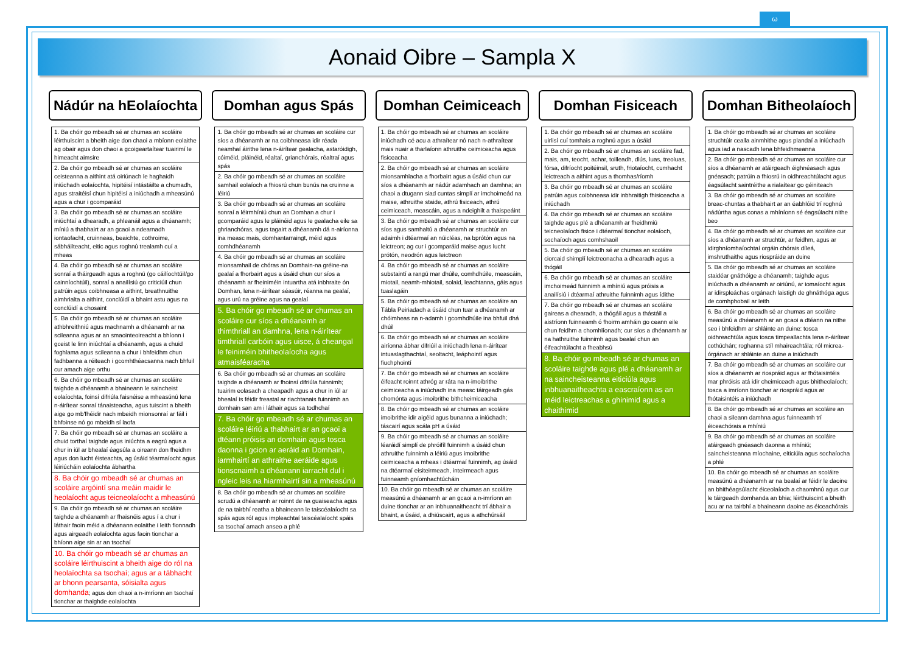ω
Aonaid Oibre – Sampla X
Nádúr na hEolaíochta
1. Ba chóir go mbeadh sé ar chumas an scoláire léirthuiscint a bheith aige don chaoi a mbíonn eolaithe ag obair agus don chaoi a gcoigeartaítear tuairimí le himeacht aimsire
2. Ba chóir go mbeadh sé ar chumas an scoláire ceisteanna a aithint atá oiriúnach le haghaidh iniúchadh eolaíochta, hipitéisí intástáilte a chumadh, agus straitéisí chun hipitéisí a iniúchadh a mheasúnú agus a chur i gcomparáid
3. Ba chóir go mbeadh sé ar chumas an scoláire iniúchtaí a dhearadh, a phleanáil agus a dhéanamh; míniú a thabhairt ar an gcaoi a ndearnadh iontaofacht, cruinneas, beaichte, cothroime, sábháilteacht, eitic agus roghnú trealamh cuí a mheas
4. Ba chóir go mbeadh sé ar chumas an scoláire sonraí a tháirgeadh agus a roghnú (go cáilíochtúil/go cainníochtúil), sonraí a anailísiú go criticiúil chun patrúin agus coibhneasa a aithint, breathnuithe aimhrialta a aithint, conclúidí a bhaint astu agus na conclúidí a chosaint
5. Ba chóir go mbeadh sé ar chumas an scoláire athbhreithniú agus machnamh a dhéanamh ar na scileanna agus ar an smaointeoireacht a bhíonn i gceist le linn iniúchtaí a dhéanamh, agus a chuid foghlama agus scileanna a chur i bhfeidhm chun fadhbanna a réiteach i gcomhthéacsanna nach bhfuil cur amach aige orthu
6. Ba chóir go mbeadh sé ar chumas an scoláire taighde a dhéanamh a bhaineann le saincheist eolaíochta, foinsí difriúla faisnéise a mheasúnú lena n-áirítear sonraí tánaisteacha, agus tuiscint a bheith aige go mb'fhéidir nach mbeidh mionsonraí ar fáil i bhfoinse nó go mbeidh sí laofa
7. Ba chóir go mbeadh sé ar chumas an scoláire a chuid torthaí taighde agus iniúchta a eagrú agus a chur in iúl ar bhealaí éagsúla a oireann don fheidhm agus don lucht éisteachta, ag úsáid téarmaíocht agus léiriúcháin eolaíochta ábhartha
8. Ba chóir go mbeadh sé ar chumas an scoláire argóintí sna meáin maidir le heolaíocht agus teicneolaíocht a mheasúnú
9. Ba chóir go mbeadh sé ar chumas an scoláire taighde a dhéanamh ar fhaisnéis agus í a chur i láthair faoin méid a dhéanann eolaithe i leith fionnadh agus airgeadh eolaíochta agus faoin tionchar a bhíonn aige sin ar an tsochaí
10. Ba chóir go mbeadh sé ar chumas an scoláire léirthuiscint a bheith aige do ról na heolaíochta sa tsochaí; agus ar a tábhacht ar bhonn pearsanta, sóisialta agus domhanda; agus don chaoi a n-imríonn an tsochaí tionchar ar thaighde eolaíochta
Domhan agus Spás
1. Ba chóir go mbeadh sé ar chumas an scoláire cur síos a dhéanamh ar na coibhneasa idir réada neamhaí áirithe lena n-áirítear gealacha, astaróidigh, cóiméid, pláinéid, réaltaí, grianchórais, réaltraí agus spás
2. Ba chóir go mbeadh sé ar chumas an scoláire samhail eolaíoch a fhiosrú chun bunús na cruinne a léiriú
3. Ba chóir go mbeadh sé ar chumas an scoláire sonraí a léirmhíniú chun an Domhan a chur i gcomparáid agus le pláinéid agus le gealacha eile sa ghrianchóras, agus tagairt a dhéanamh dá n-airíonna ina measc mais, domhantarraingt, méid agus comhdhéanamh
4. Ba chóir go mbeadh sé ar chumas an scoláire mionsamhail de chóras an Domhain-na gréine-na gealaí a fhorbairt agus a úsáid chun cur síos a dhéanamh ar fheiniméin intuartha atá inbhraite ón Domhan, lena n-áirítear séasúir, réanna na gealaí, agus urú na gréine agus na gealaí
5. Ba chóir go mbeadh sé ar chumas an scoláire cur síos a dhéanamh ar thimthriall an damhna, lena n-áirítear timthriall carbóin agus uisce, á cheangal le feiniméin bhitheolaíocha agus atmaisféaracha
6. Ba chóir go mbeadh sé ar chumas an scoláire taighde a dhéanamh ar fhoinsí difriúla fuinnimh; tuairim eolasach a cheapadh agus a chur in iúl ar bhealaí is féidir freastal ar riachtanais fuinnimh an domhain san am i láthair agus sa todhchaí
7. Ba chóir go mbeadh sé ar chumas an scoláire léiriú a thabhairt ar an gcaoi a dtéann próisis an domhain agus tosca daonna i gcion ar aeráid an Domhain, iarmhairtí an athraithe aeráide agus tionscnaimh a dhéanann iarracht dul i ngleic leis na hiarmhairtí sin a mheasúnú
8. Ba chóir go mbeadh sé ar chumas an scoláire scrudú a dhéanamh ar roinnt de na guaiseacha agus de na tairbhí reatha a bhaineann le taiscéalaíocht sa spás agus ról agus impleachtaí taiscéalaíocht spáis sa tsochaí amach anseo a phlé
Domhan Ceimiceach
1. Ba chóir go mbeadh sé ar chumas an scoláire iniúchadh cé acu a athraítear nó nach n-athraítear mais nuair a tharlaíonn athruithe ceimiceacha agus fisiceacha
2. Ba chóir go mbeadh sé ar chumas an scoláire mionsamhlacha a fhorbairt agus a úsáid chun cur síos a dhéanamh ar nádúr adamhach an damhna; an chaoi a dtugann siad cuntas simplí ar imchoimeád na maise, athruithe staide, athrú fisiceach, athrú ceimiceach, meascáin, agus a ndeighilt a thaispeáint
3. Ba chóir go mbeadh sé ar chumas an scoláire cur síos agus samhaltú a dhéanamh ar struchtúr an adaimh i dtéarmaí an núicléas, na bprótón agus na leictreon; ag cur i gcomparáid maise agus lucht prótón, neodrón agus leictreon
4. Ba chóir go mbeadh sé ar chumas an scoláire substaintí a rangú mar dhúile, comhdhúile, meascáin, miotail, neamh-mhiotail, solaid, leachtanna, gáis agus tuaslagáin
5. Ba chóir go mbeadh sé ar chumas an scoláire an Tábla Peiriadach a úsáid chun tuar a dhéanamh ar chóimheas na n-adamh i gcomhdhúile ina bhfuil dhá dhúil
6. Ba chóir go mbeadh sé ar chumas an scoláire airíonna ábhar difriúil a iniúchadh lena n-áirítear intuaslagthachtaí, seoltacht, leáphointí agus fiuchphointí
7. Ba chóir go mbeadh sé ar chumas an scoláire éifeacht roinnt athróg ar ráta na n-imoibrithe ceimiceacha a iniúchadh ina measc táirgeadh gás chomónta agus imoibrithe bithcheimiceacha
8. Ba chóir go mbeadh sé ar chumas an scoláire imoibrithe idir aigéid agus bunanna a iniúchadh; táscairí agus scála pH a úsáid
9. Ba chóir go mbeadh sé ar chumas an scoláire léaráidí simplí de phróifíl fuinnimh a úsáid chun athruithe fuinnimh a léiriú agus imoibrithe ceimiceacha a mheas i dtéarmaí fuinnimh, ag úsáid na dtéarmaí eisiteirmeach, inteirmeach agus fuinneamh gníomhachtúcháin
10. Ba chóir go mbeadh sé ar chumas an scoláire measúnú a dhéanamh ar an gcaoi a n-imríonn an duine tionchar ar an inbhuanaitheacht trí ábhair a bhaint, a úsáid, a dhiúscairt, agus a athchúrsáil
Domhan Fisiceach
1. Ba chóir go mbeadh sé ar chumas an scoláire uirlisí cuí tomhais a roghnú agus a úsáid
2. Ba chóir go mbeadh sé ar chumas an scoláire fad, mais, am, teocht, achar, toilleadh, dlús, luas, treoluas, fórsa, difríocht poitéinsil, sruth, friotaíocht, cumhacht leictreach a aithint agus a thomhas/ríomh
3. Ba chóir go mbeadh sé ar chumas an scoláire patrúin agus coibhneasa idir inbhraitigh fhisiceacha a iniúchadh
4. Ba chóir go mbeadh sé ar chumas an scoláire taighde agus plé a dhéanamh ar fheidhmiú teicneolaíoch fisice i dtéarmaí tionchar eolaíoch, sochaíoch agus comhshaoil
5. Ba chóir go mbeadh sé ar chumas an scoláire ciorcaid shimplí leictreonacha a dhearadh agus a thógáil
6. Ba chóir go mbeadh sé ar chumas an scoláire imchoimeád fuinnimh a mhíniú agus próisis a anailísiú i dtéarmaí athruithe fuinnimh agus ídithe
7. Ba chóir go mbeadh sé ar chumas an scoláire gaireas a dhearadh, a thógáil agus a thástáil a aistríonn fuinneamh ó fhoirm amháin go ceann eile chun feidhm a chomhlíonadh; cur síos a dhéanamh ar na hathruithe fuinnimh agus bealaí chun an éifeachtúlacht a fheabhsú
8. Ba chóir go mbeadh sé ar chumas an scoláire taighde agus plé a dhéanamh ar na saincheisteanna eiticiúla agus inbhuanaitheachta a eascraíonn as an méid leictreachas a ghinimid agus a chaithimid
Domhan Bitheolaíoch
1. Ba chóir go mbeadh sé ar chumas an scoláire struchtúir cealla ainmhithe agus plandaí a iniúchadh agus iad a nascadh lena bhfeidhmeanna
2. Ba chóir go mbeadh sé ar chumas an scoláire cur síos a dhéanamh ar atáirgeadh éighnéasach agus gnéasach; patrúin a fhiosrú in oidhreachtúlacht agus éagsúlacht saintréithe a rialaítear go géiniteach
3. Ba chóir go mbeadh sé ar chumas an scoláire breac-chuntas a thabhairt ar an éabhlóid trí roghnú nádúrtha agus conas a mhíníonn sé éagsúlacht nithe beo
4. Ba chóir go mbeadh sé ar chumas an scoláire cur síos a dhéanamh ar struchtúr, ar feidhm, agus ar idirghníomhaíochtaí orgáin chórais díleá, imshruthaithe agus riospráide an duine
5. Ba chóir go mbeadh sé ar chumas an scoláire staidéar gnáthóige a dhéanamh; taighde agus iniúchadh a dhéanamh ar oiriúnú, ar iomaíocht agus ar idirspleáchas orgánach laistigh de ghnáthóga agus de comhphobail ar leith
6. Ba chóir go mbeadh sé ar chumas an scoláire measúnú a dhéanamh ar an gcaoi a dtéann na nithe seo i bhfeidhm ar shláinte an duine: tosca oidhreachtúla agus tosca timpeallachta lena n-áirítear cothúchán; roghanna stíl mhaireachtála; ról micrea-órgánach ar shláinte an duine a iniúchadh
7. Ba chóir go mbeadh sé ar chumas an scoláire cur síos a dhéanamh ar riospráid agus ar fhótaisintéis mar phróisis atá idir cheimiceach agus bhitheolaíoch; tosca a imríonn tionchar ar riospráid agus ar fhótaisintéis a iniúchadh
8. Ba chóir go mbeadh sé ar chumas an scoláire an chaoi a sileann damhna agus fuinneamh trí éiceachórais a mhíniú
9. Ba chóir go mbeadh sé ar chumas an scoláire atáirgeadh gnéasach daonna a mhíniú; saincheisteanna míochaine, eiticiúla agus sochaíocha a phlé
10. Ba chóir go mbeadh sé ar chumas an scoláire measúnú a dhéanamh ar na bealaí ar féidir le daoine an bhithéagsúlacht éiceolaíoch a chaomhnú agus cur le táirgeadh domhanda an bhia; léirthuiscint a bheith acu ar na tairbhí a bhaineann daoine as éiceachórais